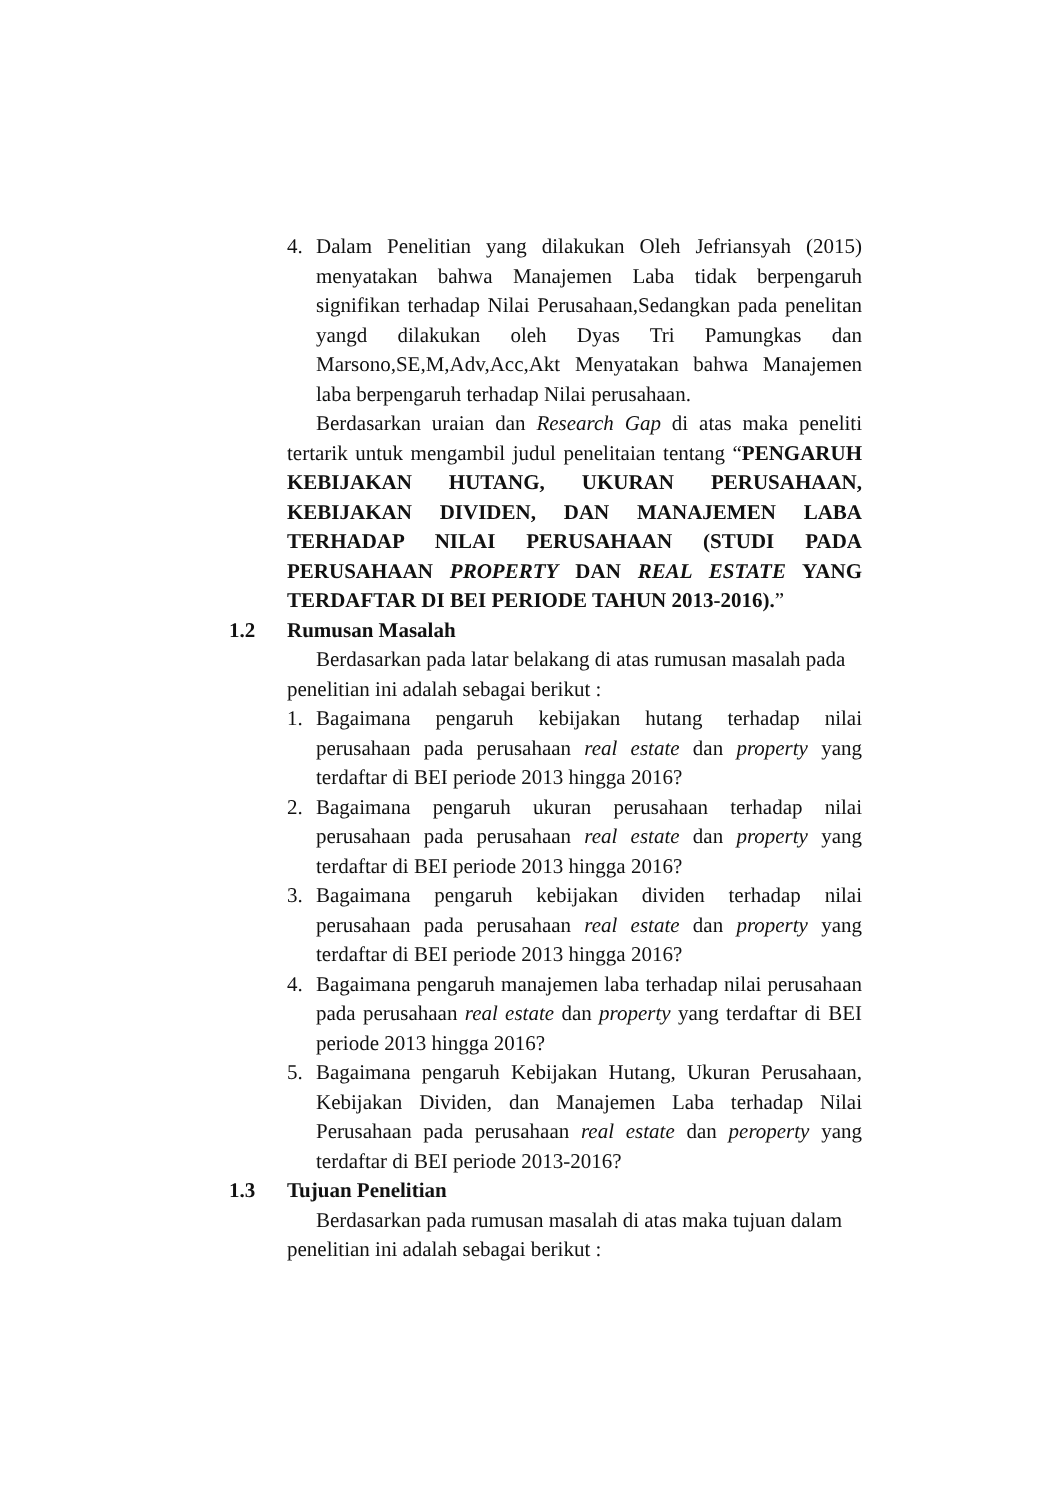4. Dalam Penelitian yang dilakukan Oleh Jefriansyah (2015) menyatakan bahwa Manajemen Laba tidak berpengaruh signifikan terhadap Nilai Perusahaan,Sedangkan pada penelitan yangd dilakukan oleh Dyas Tri Pamungkas dan Marsono,SE,M,Adv,Acc,Akt Menyatakan bahwa Manajemen laba berpengaruh terhadap Nilai perusahaan.
Berdasarkan uraian dan Research Gap di atas maka peneliti tertarik untuk mengambil judul penelitaian tentang “PENGARUH KEBIJAKAN HUTANG, UKURAN PERUSAHAAN, KEBIJAKAN DIVIDEN, DAN MANAJEMEN LABA TERHADAP NILAI PERUSAHAAN (STUDI PADA PERUSAHAAN PROPERTY DAN REAL ESTATE YANG TERDAFTAR DI BEI PERIODE TAHUN 2013-2016).”
1.2 Rumusan Masalah
Berdasarkan pada latar belakang di atas rumusan masalah pada penelitian ini adalah sebagai berikut :
1. Bagaimana pengaruh kebijakan hutang terhadap nilai perusahaan pada perusahaan real estate dan property yang terdaftar di BEI periode 2013 hingga 2016?
2. Bagaimana pengaruh ukuran perusahaan terhadap nilai perusahaan pada perusahaan real estate dan property yang terdaftar di BEI periode 2013 hingga 2016?
3. Bagaimana pengaruh kebijakan dividen terhadap nilai perusahaan pada perusahaan real estate dan property yang terdaftar di BEI periode 2013 hingga 2016?
4. Bagaimana pengaruh manajemen laba terhadap nilai perusahaan pada perusahaan real estate dan property yang terdaftar di BEI periode 2013 hingga 2016?
5. Bagaimana pengaruh Kebijakan Hutang, Ukuran Perusahaan, Kebijakan Dividen, dan Manajemen Laba terhadap Nilai Perusahaan pada perusahaan real estate dan peroperty yang terdaftar di BEI periode 2013-2016?
1.3 Tujuan Penelitian
Berdasarkan pada rumusan masalah di atas maka tujuan dalam penelitian ini adalah sebagai berikut :